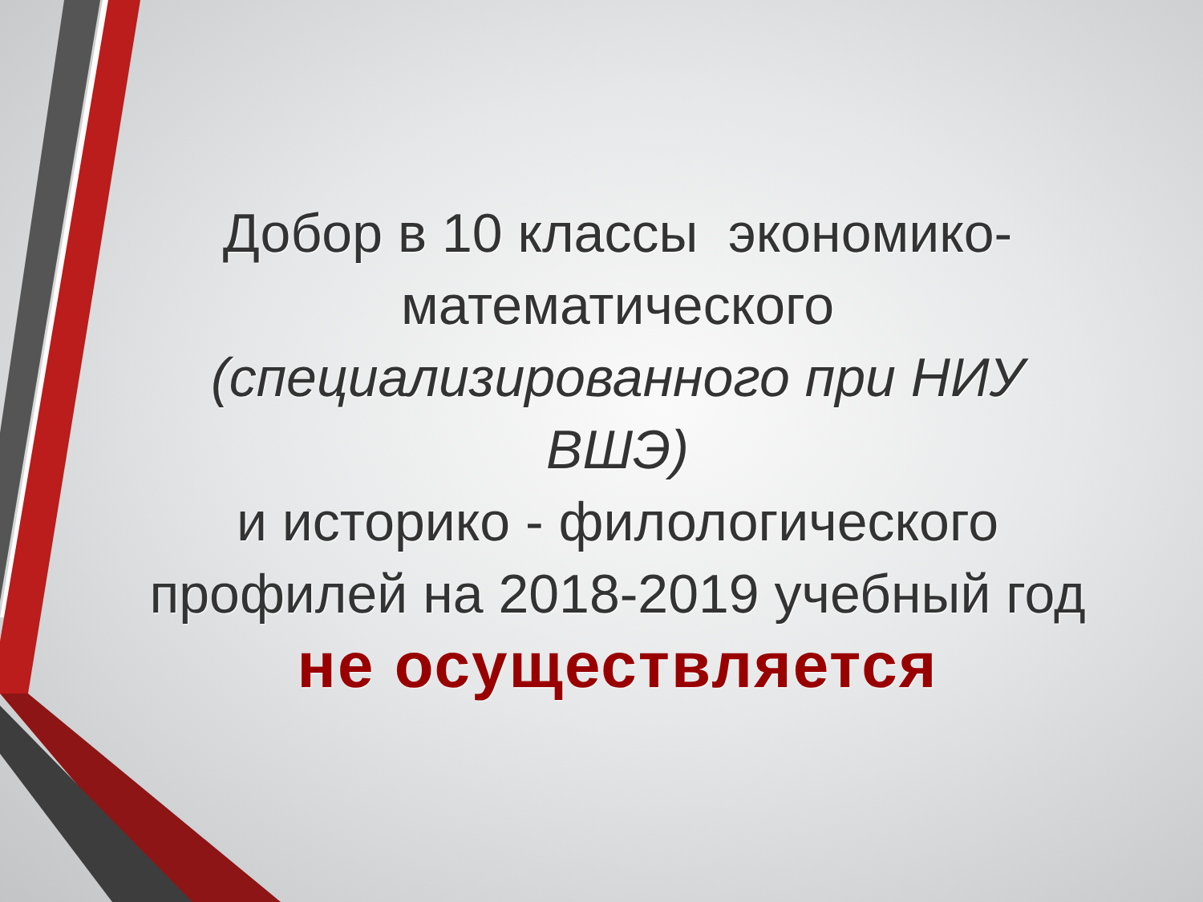Добор в 10 классы экономико-математического (специализированного при НИУ ВШЭ)
и историко - филологического профилей на 2018-2019 учебный год не осуществляется